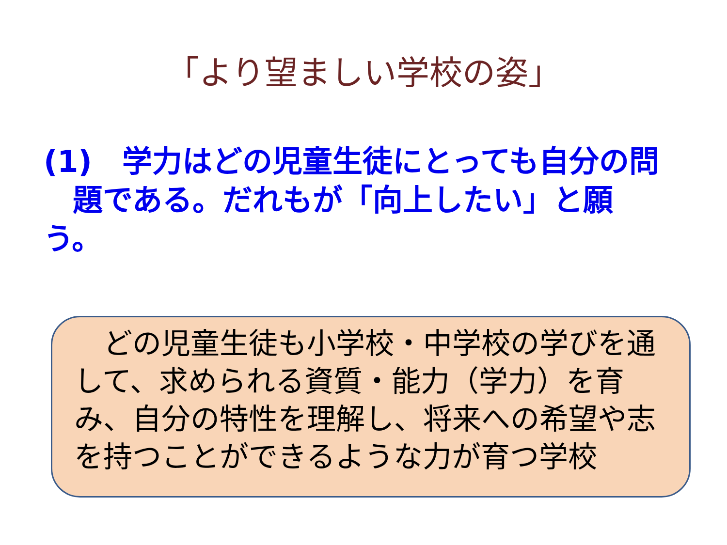「より望ましい学校の姿」
(1)　学力はどの児童生徒にとっても自分の問
題である。だれもが「向上したい」と願う。
　どの児童生徒も小学校・中学校の学びを通して、求められる資質・能力（学力）を育み、自分の特性を理解し、将来への希望や志を持つことができるような力が育つ学校